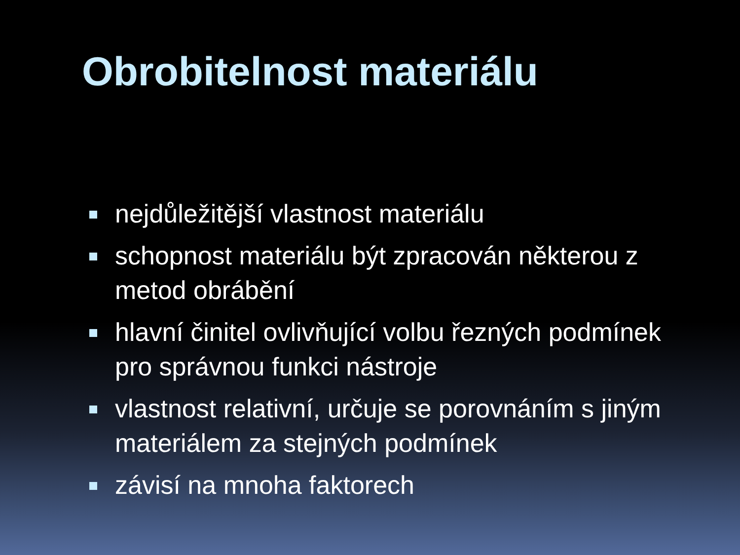Obrobitelnost materiálu
nejdůležitější vlastnost materiálu
schopnost materiálu být zpracován některou z metod obrábění
hlavní činitel ovlivňující volbu řezných podmínek pro správnou funkci nástroje
vlastnost relativní, určuje se porovnáním s jiným materiálem za stejných podmínek
závisí na mnoha faktorech